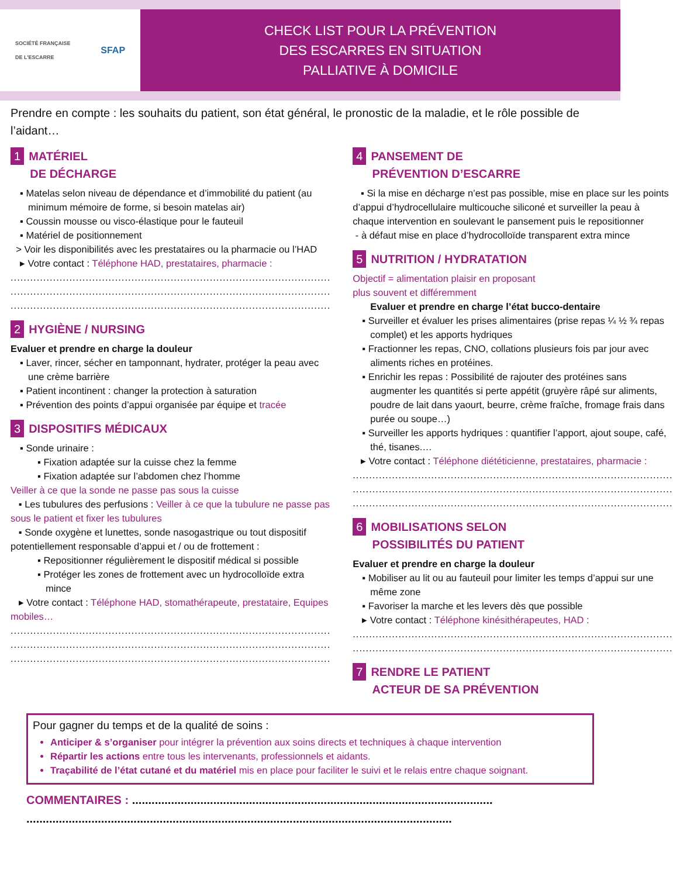SOCIÉTÉ FRANÇAISE
DE L'ESCARRE SFAP
CHECK LIST POUR LA PRÉVENTION
DES ESCARRES EN SITUATION
PALLIATIVE À DOMICILE
Prendre en compte : les souhaits du patient, son état général, le pronostic de la maladie, et le rôle possible de l’aidant…
1 MATÉRIEL
DE DÉCHARGE
▪ Matelas selon niveau de dépendance et d’immobilité du patient (au minimum mémoire de forme, si besoin matelas air)
▪ Coussin mousse ou visco-élastique pour le fauteuil
▪ Matériel de positionnement
> Voir les disponibilités avec les prestataires ou la pharmacie ou l’HAD
▸ Votre contact : Téléphone HAD, prestataires, pharmacie :
..................................................................................................
..................................................................................................
..................................................................................................
2 HYGIÈNE / NURSING
Evaluer et prendre en charge la douleur
▪ Laver, rincer, sécher en tamponnant, hydrater, protéger la peau avec une crème barrière
▪ Patient incontinent : changer la protection à saturation
▪ Prévention des points d’appui organisée par équipe et tracée
3 DISPOSITIFS MÉDICAUX
▪ Sonde urinaire :
▪ Fixation adaptée sur la cuisse chez la femme
▪ Fixation adaptée sur l’abdomen chez l’homme
Veiller à ce que la sonde ne passe pas sous la cuisse
▪ Les tubulures des perfusions : Veiller à ce que la tubulure ne passe pas sous le patient et fixer les tubulures
▪ Sonde oxygène et lunettes, sonde nasogastrique ou tout dispositif potentiellement responsable d’appui et / ou de frottement :
▪ Repositionner régulièrement le dispositif médical si possible
▪ Protéger les zones de frottement avec un hydrocolloïde extra mince
▸ Votre contact : Téléphone HAD, stomathérapeute, prestataire, Equipes mobiles…
..................................................................................................
..................................................................................................
..................................................................................................
4 PANSEMENT DE
PRÉVENTION D’ESCARRE
▪ Si la mise en décharge n’est pas possible, mise en place sur les points d’appui d’hydrocellulaire multicouche siliconé et surveiller la peau à chaque intervention en soulevant le pansement puis le repositionner
- à défaut mise en place d’hydrocolloïde transparent extra mince
5 NUTRITION / HYDRATATION
Objectif = alimentation plaisir en proposant
plus souvent et différemment
Evaluer et prendre en charge l’état bucco-dentaire
▪ Surveiller et évaluer les prises alimentaires (prise repas ¼ ½ ¾ repas complet) et les apports hydriques
▪ Fractionner les repas, CNO, collations plusieurs fois par jour avec aliments riches en protéines.
▪ Enrichir les repas : Possibilité de rajouter des protéines sans augmenter les quantités si perte appétit (gruyère râpé sur aliments, poudre de lait dans yaourt, beurre, crème fraîche, fromage frais dans purée ou soupe…)
▪ Surveiller les apports hydriques : quantifier l’apport, ajout soupe, café, thé, tisanes.…
▸ Votre contact : Téléphone diététicienne, prestataires, pharmacie :
..................................................................................................
..................................................................................................
..................................................................................................
6 MOBILISATIONS SELON
POSSIBILITÉS DU PATIENT
Evaluer et prendre en charge la douleur
▪ Mobiliser au lit ou au fauteuil pour limiter les temps d’appui sur une même zone
▪ Favoriser la marche et les levers dès que possible
▸ Votre contact : Téléphone kinésithérapeutes, HAD :
..................................................................................................
..................................................................................................
7 RENDRE LE PATIENT
ACTEUR DE SA PRÉVENTION
Pour gagner du temps et de la qualité de soins :
Anticiper & s’organiser pour intégrer la prévention aux soins directs et techniques à chaque intervention
Répartir les actions entre tous les intervenants, professionnels et aidants.
Traçabilité de l’état cutané et du matériel mis en place pour faciliter le suivi et le relais entre chaque soignant.
COMMENTAIRES : ...............................................................................................................
...................................................................................................................................